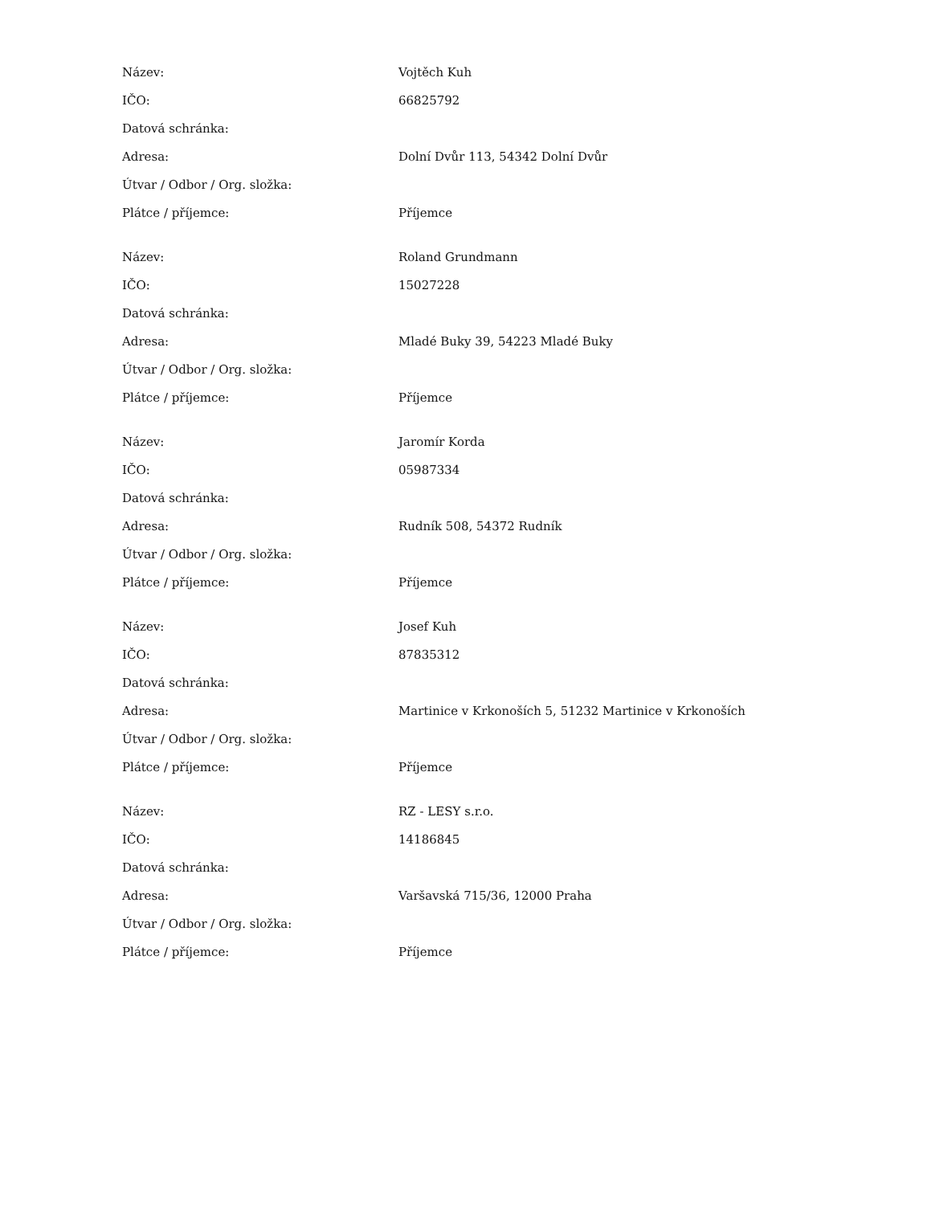| Název: | Vojtěch Kuh |
| IČO: | 66825792 |
| Datová schránka: | |
| Adresa: | Dolní Dvůr 113, 54342 Dolní Dvůr |
| Útvar / Odbor / Org. složka: | |
| Plátce / příjemce: | Příjemce |
| Název: | Roland Grundmann |
| IČO: | 15027228 |
| Datová schránka: | |
| Adresa: | Mladé Buky 39, 54223 Mladé Buky |
| Útvar / Odbor / Org. složka: | |
| Plátce / příjemce: | Příjemce |
| Název: | Jaromír Korda |
| IČO: | 05987334 |
| Datová schránka: | |
| Adresa: | Rudník 508, 54372 Rudník |
| Útvar / Odbor / Org. složka: | |
| Plátce / příjemce: | Příjemce |
| Název: | Josef Kuh |
| IČO: | 87835312 |
| Datová schránka: | |
| Adresa: | Martinice v Krkonoších 5, 51232 Martinice v Krkonoších |
| Útvar / Odbor / Org. složka: | |
| Plátce / příjemce: | Příjemce |
| Název: | RZ - LESY s.r.o. |
| IČO: | 14186845 |
| Datová schránka: | |
| Adresa: | Varšavská 715/36, 12000 Praha |
| Útvar / Odbor / Org. složka: | |
| Plátce / příjemce: | Příjemce |